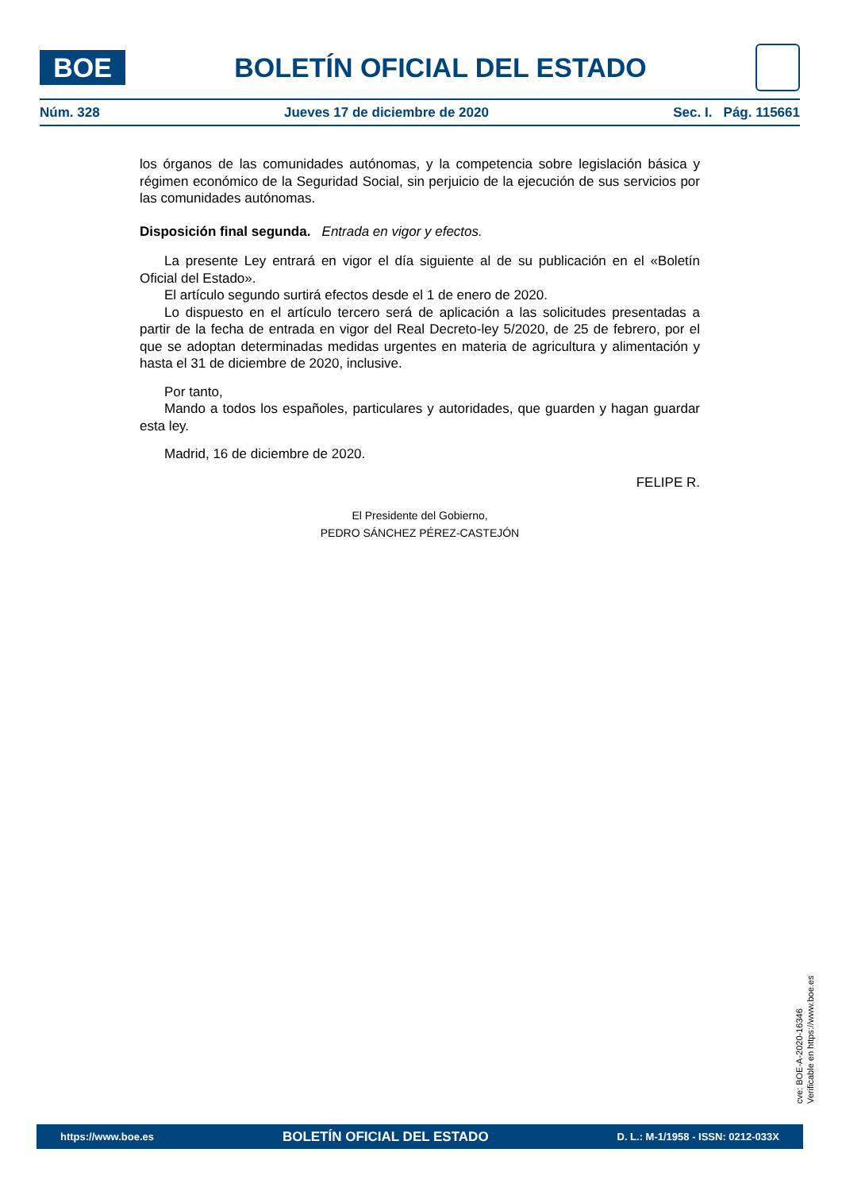BOE
BOLETÍN OFICIAL DEL ESTADO
Núm. 328 Jueves 17 de diciembre de 2020 Sec. I. Pág. 115661
los órganos de las comunidades autónomas, y la competencia sobre legislación básica y régimen económico de la Seguridad Social, sin perjuicio de la ejecución de sus servicios por las comunidades autónomas.
Disposición final segunda. Entrada en vigor y efectos.
La presente Ley entrará en vigor el día siguiente al de su publicación en el «Boletín Oficial del Estado».
El artículo segundo surtirá efectos desde el 1 de enero de 2020.
Lo dispuesto en el artículo tercero será de aplicación a las solicitudes presentadas a partir de la fecha de entrada en vigor del Real Decreto-ley 5/2020, de 25 de febrero, por el que se adoptan determinadas medidas urgentes en materia de agricultura y alimentación y hasta el 31 de diciembre de 2020, inclusive.
Por tanto,
Mando a todos los españoles, particulares y autoridades, que guarden y hagan guardar esta ley.
Madrid, 16 de diciembre de 2020.
FELIPE R.
El Presidente del Gobierno,
PEDRO SÁNCHEZ PÉREZ-CASTEJÓN
cve: BOE-A-2020-16346
Verificable en https://www.boe.es
https://www.boe.es BOLETÍN OFICIAL DEL ESTADO D. L.: M-1/1958 - ISSN: 0212-033X